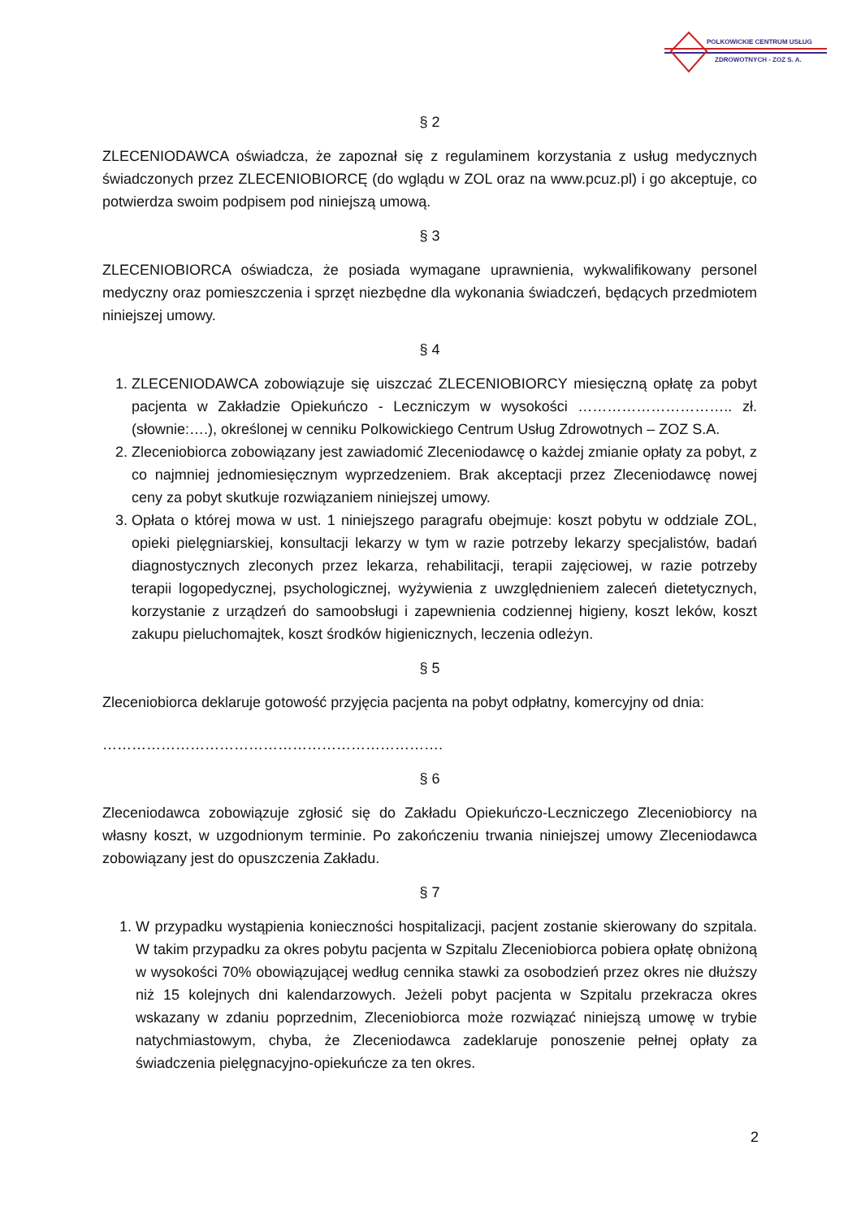POLKOWICKIE CENTRUM USŁUG
ZDROWOTNYCH - ZOZ S. A.
§ 2
ZLECENIODAWCA oświadcza, że zapoznał się z regulaminem korzystania z usług medycznych świadczonych przez ZLECENIOBIORCĘ (do wglądu w ZOL oraz na www.pcuz.pl) i go akceptuje, co potwierdza swoim podpisem pod niniejszą umową.
§ 3
ZLECENIOBIORCA oświadcza, że posiada wymagane uprawnienia, wykwalifikowany personel medyczny oraz pomieszczenia i sprzęt niezbędne dla wykonania świadczeń, będących przedmiotem niniejszej umowy.
§ 4
1. ZLECENIODAWCA zobowiązuje się uiszczać ZLECENIOBIORCY miesięczną opłatę za pobyt pacjenta w Zakładzie Opiekuńczo - Leczniczym w wysokości ………………………….. zł. (słownie:….), określonej w cenniku Polkowickiego Centrum Usług Zdrowotnych – ZOZ S.A.
2. Zleceniobiorca zobowiązany jest zawiadomić Zleceniodawcę o każdej zmianie opłaty za pobyt, z co najmniej jednomiesięcznym wyprzedzeniem. Brak akceptacji przez Zleceniodawcę nowej ceny za pobyt skutkuje rozwiązaniem niniejszej umowy.
3. Opłata o której mowa w ust. 1 niniejszego paragrafu obejmuje: koszt pobytu w oddziale ZOL, opieki pielęgniarskiej, konsultacji lekarzy w tym w razie potrzeby lekarzy specjalistów, badań diagnostycznych zleconych przez lekarza, rehabilitacji, terapii zajęciowej, w razie potrzeby terapii logopedycznej, psychologicznej, wyżywienia z uwzględnieniem zaleceń dietetycznych, korzystanie z urządzeń do samoobsługi i zapewnienia codziennej higieny, koszt leków, koszt zakupu pieluchomajtek, koszt środków higienicznych, leczenia odleżyn.
§ 5
Zleceniobiorca deklaruje gotowość przyjęcia pacjenta na pobyt odpłatny, komercyjny od dnia:
…………………………………………………………….
§ 6
Zleceniodawca zobowiązuje zgłosić się do Zakładu Opiekuńczo-Leczniczego Zleceniobiorcy na własny koszt, w uzgodnionym terminie. Po zakończeniu trwania niniejszej umowy Zleceniodawca zobowiązany jest do opuszczenia Zakładu.
§ 7
1. W przypadku wystąpienia konieczności hospitalizacji, pacjent zostanie skierowany do szpitala. W takim przypadku za okres pobytu pacjenta w Szpitalu Zleceniobiorca pobiera opłatę obniżoną w wysokości 70% obowiązującej według cennika stawki za osobodzień przez okres nie dłuższy niż 15 kolejnych dni kalendarzowych. Jeżeli pobyt pacjenta w Szpitalu przekracza okres wskazany w zdaniu poprzednim, Zleceniobiorca może rozwiązać niniejszą umowę w trybie natychmiastowym, chyba, że Zleceniodawca zadeklaruje ponoszenie pełnej opłaty za świadczenia pielęgnacyjno-opiekuńcze za ten okres.
2